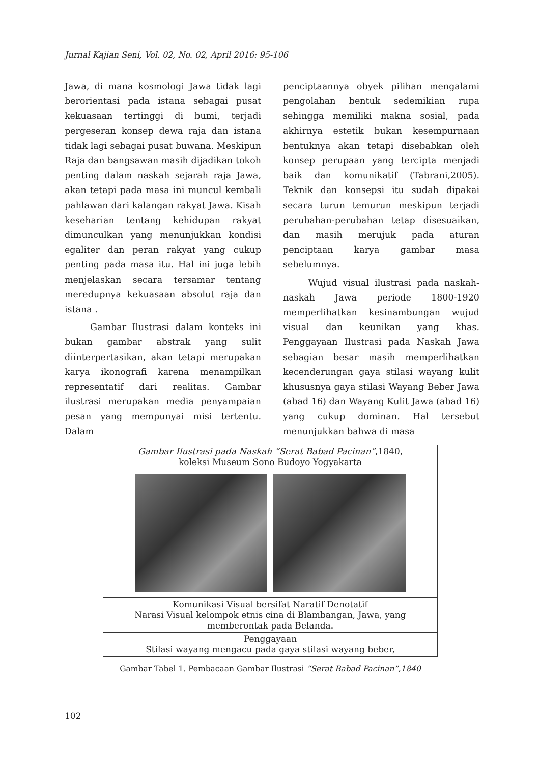Jurnal Kajian Seni, Vol. 02, No. 02, April 2016: 95-106
Jawa, di mana kosmologi Jawa tidak lagi berorientasi pada istana sebagai pusat kekuasaan tertinggi di bumi, terjadi pergeseran konsep dewa raja dan istana tidak lagi sebagai pusat buwana. Meskipun Raja dan bangsawan masih dijadikan tokoh penting dalam naskah sejarah raja Jawa, akan tetapi pada masa ini muncul kembali pahlawan dari kalangan rakyat Jawa. Kisah keseharian tentang kehidupan rakyat dimunculkan yang menunjukkan kondisi egaliter dan peran rakyat yang cukup penting pada masa itu. Hal ini juga lebih menjelaskan secara tersamar tentang meredupnya kekuasaan absolut raja dan istana .
Gambar Ilustrasi dalam konteks ini bukan gambar abstrak yang sulit diinterpertasikan, akan tetapi merupakan karya ikonografi karena menampilkan representatif dari realitas. Gambar ilustrasi merupakan media penyampaian pesan yang mempunyai misi tertentu. Dalam
penciptaannya obyek pilihan mengalami pengolahan bentuk sedemikian rupa sehingga memiliki makna sosial, pada akhirnya estetik bukan kesempurnaan bentuknya akan tetapi disebabkan oleh konsep perupaan yang tercipta menjadi baik dan komunikatif (Tabrani,2005). Teknik dan konsepsi itu sudah dipakai secara turun temurun meskipun terjadi perubahan-perubahan tetap disesuaikan, dan masih merujuk pada aturan penciptaan karya gambar masa sebelumnya.
Wujud visual ilustrasi pada naskah-naskah Jawa periode 1800-1920 memperlihatkan kesinambungan wujud visual dan keunikan yang khas. Penggayaan Ilustrasi pada Naskah Jawa sebagian besar masih memperlihatkan kecenderungan gaya stilasi wayang kulit khususnya gaya stilasi Wayang Beber Jawa (abad 16) dan Wayang Kulit Jawa (abad 16) yang cukup dominan. Hal tersebut menunjukkan bahwa di masa
| Gambar Ilustrasi pada Naskah “Serat Babad Pacinan” ,1840, koleksi Museum Sono Budoyo Yogyakarta |
| Komunikasi Visual bersifat Naratif Denotatif Narasi Visual kelompok etnis cina di Blambangan, Jawa, yang memberontak pada Belanda. |
| Penggayaan Stilasi wayang mengacu pada gaya stilasi wayang beber, |
Gambar Tabel 1. Pembacaan Gambar Ilustrasi “Serat Babad Pacinan”,1840
102